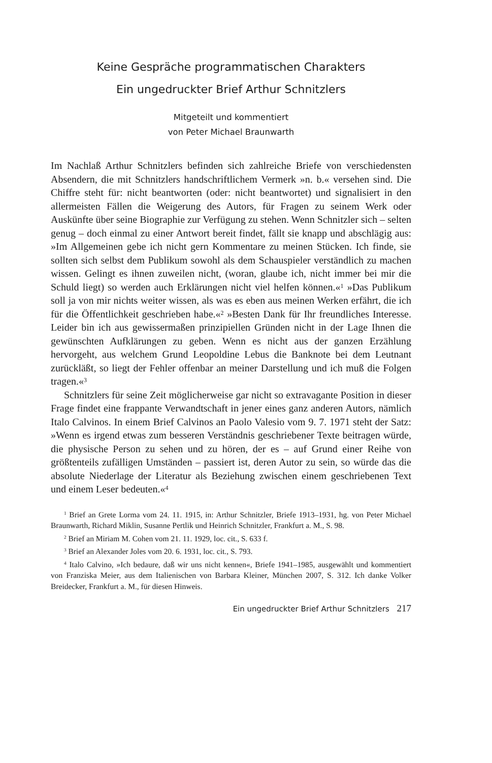Keine Gespräche programmatischen Charakters
Ein ungedruckter Brief Arthur Schnitzlers
Mitgeteilt und kommentiert
von Peter Michael Braunwarth
Im Nachlaß Arthur Schnitzlers befinden sich zahlreiche Briefe von verschiedensten Absendern, die mit Schnitzlers handschriftlichem Vermerk »n. b.« versehen sind. Die Chiffre steht für: nicht beantworten (oder: nicht beantwortet) und signalisiert in den allermeisten Fällen die Weigerung des Autors, für Fragen zu seinem Werk oder Auskünfte über seine Biographie zur Verfügung zu stehen. Wenn Schnitzler sich – selten genug – doch einmal zu einer Antwort bereit findet, fällt sie knapp und abschlägig aus: »Im Allgemeinen gebe ich nicht gern Kommentare zu meinen Stücken. Ich finde, sie sollten sich selbst dem Publikum sowohl als dem Schauspieler verständlich zu machen wissen. Gelingt es ihnen zuweilen nicht, (woran, glaube ich, nicht immer bei mir die Schuld liegt) so werden auch Erklärungen nicht viel helfen können.«<sup>1</sup> »Das Publikum soll ja von mir nichts weiter wissen, als was es eben aus meinen Werken erfährt, die ich für die Öffentlichkeit geschrieben habe.«<sup>2</sup> »Besten Dank für Ihr freundliches Interesse. Leider bin ich aus gewissermaßen prinzipiellen Gründen nicht in der Lage Ihnen die gewünschten Aufklärungen zu geben. Wenn es nicht aus der ganzen Erzählung hervorgeht, aus welchem Grund Leopoldine Lebus die Banknote bei dem Leutnant zurückläßt, so liegt der Fehler offenbar an meiner Darstellung und ich muß die Folgen tragen.«<sup>3</sup>
Schnitzlers für seine Zeit möglicherweise gar nicht so extravagante Position in dieser Frage findet eine frappante Verwandtschaft in jener eines ganz anderen Autors, nämlich Italo Calvinos. In einem Brief Calvinos an Paolo Valesio vom 9. 7. 1971 steht der Satz: »Wenn es irgend etwas zum besseren Verständnis geschriebener Texte beitragen würde, die physische Person zu sehen und zu hören, der es – auf Grund einer Reihe von größtenteils zufälligen Umständen – passiert ist, deren Autor zu sein, so würde das die absolute Niederlage der Literatur als Beziehung zwischen einem geschriebenen Text und einem Leser bedeuten.«<sup>4</sup>
<sup>1</sup> Brief an Grete Lorma vom 24. 11. 1915, in: Arthur Schnitzler, Briefe 1913–1931, hg. von Peter Michael Braunwarth, Richard Miklin, Susanne Pertlik und Heinrich Schnitzler, Frankfurt a. M., S. 98.
<sup>2</sup> Brief an Miriam M. Cohen vom 21. 11. 1929, loc. cit., S. 633 f.
<sup>3</sup> Brief an Alexander Joles vom 20. 6. 1931, loc. cit., S. 793.
<sup>4</sup> Italo Calvino, »Ich bedaure, daß wir uns nicht kennen«, Briefe 1941–1985, ausgewählt und kommentiert von Franziska Meier, aus dem Italienischen von Barbara Kleiner, München 2007, S. 312. Ich danke Volker Breidecker, Frankfurt a. M., für diesen Hinweis.
Ein ungedruckter Brief Arthur Schnitzlers 217